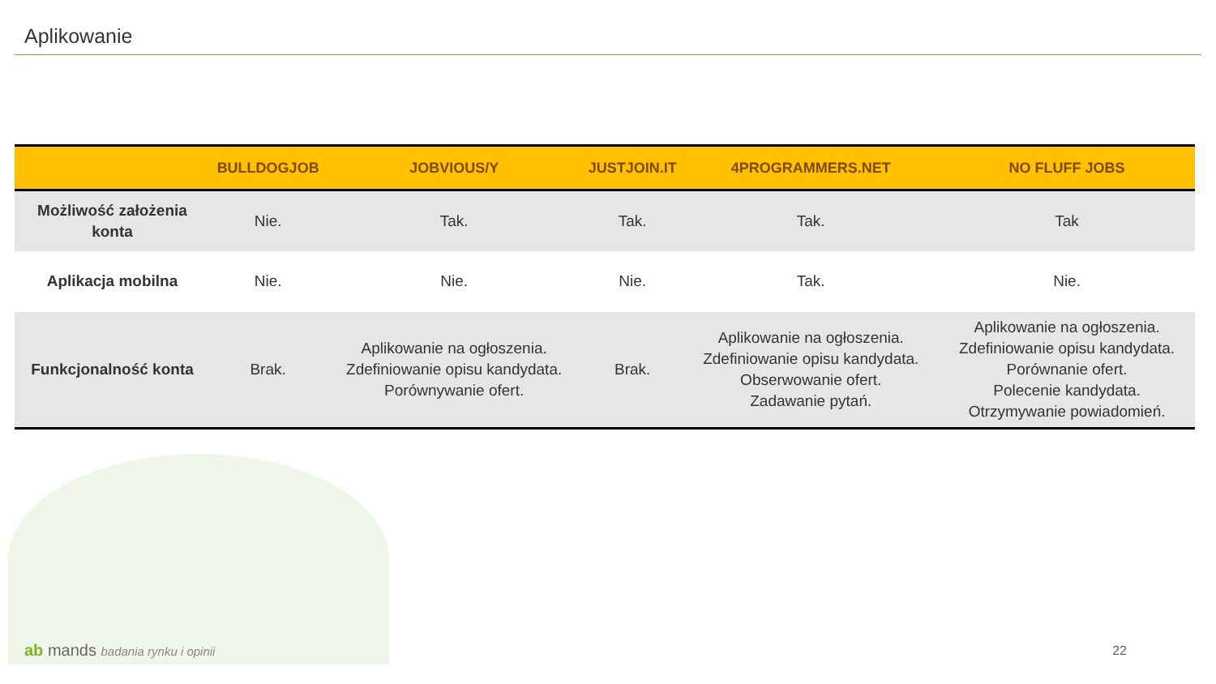Aplikowanie
| | BULLDOGJOB | JOBVIOUS/Y | JUSTJOIN.IT | 4PROGRAMMERS.NET | NO FLUFF JOBS |
| --- | --- | --- | --- | --- | --- |
| Możliwość założenia konta | Nie. | Tak. | Tak. | Tak. | Tak |
| Aplikacja mobilna | Nie. | Nie. | Nie. | Tak. | Nie. |
| Funkcjonalność konta | Brak. | Aplikowanie na ogłoszenia. Zdefiniowanie opisu kandydata. Porównywanie ofert. | Brak. | Aplikowanie na ogłoszenia. Zdefiniowanie opisu kandydata. Obserwowanie ofert. Zadawanie pytań. | Aplikowanie na ogłoszenia. Zdefiniowanie opisu kandydata. Porównanie ofert. Polecenie kandydata. Otrzymywanie powiadomień. |
ab mands badania rynku i opinii
22